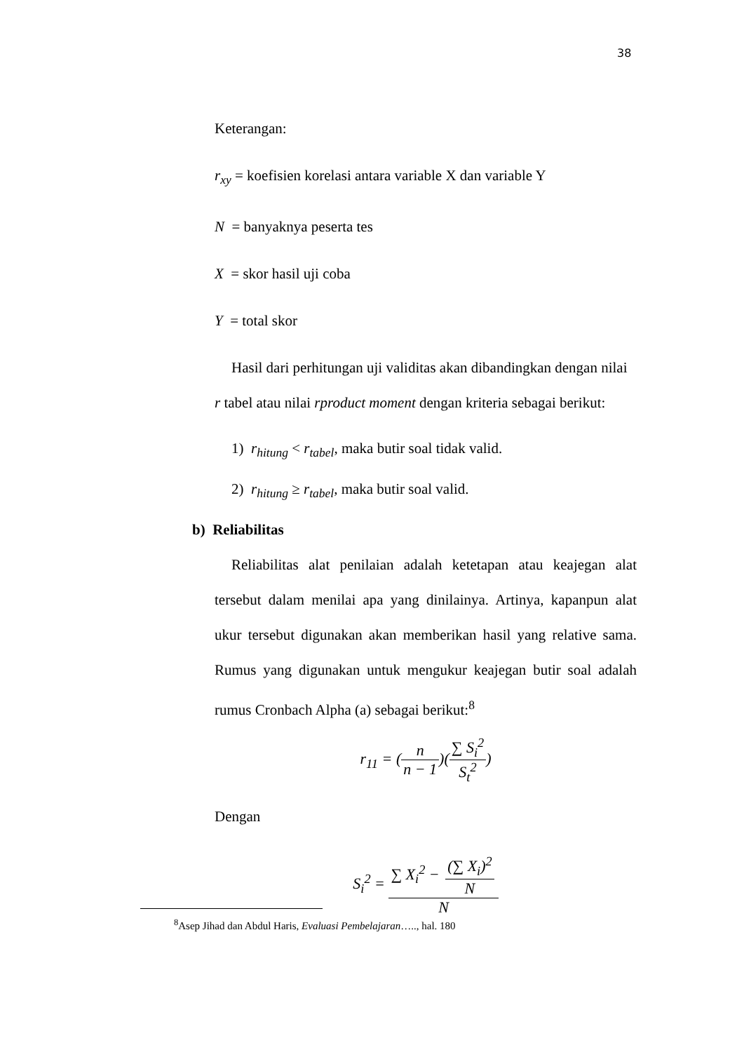38
Keterangan:
r<sub>xy</sub> = koefisien korelasi antara variable X dan variable Y
N = banyaknya peserta tes
X = skor hasil uji coba
Y = total skor
Hasil dari perhitungan uji validitas akan dibandingkan dengan nilai
r tabel atau nilai rproduct moment dengan kriteria sebagai berikut:
1) r<sub>hitung</sub> < r<sub>tabel</sub>, maka butir soal tidak valid.
2) r<sub>hitung</sub> ≥ r<sub>tabel</sub>, maka butir soal valid.
b) Reliabilitas
Reliabilitas alat penilaian adalah ketetapan atau keajegan alat tersebut dalam menilai apa yang dinilainya. Artinya, kapanpun alat ukur tersebut digunakan akan memberikan hasil yang relative sama. Rumus yang digunakan untuk mengukur keajegan butir soal adalah rumus Cronbach Alpha (a) sebagai berikut:<sup>8</sup>
r<sub>11</sub> = (n n − 1)(∑ S<sub>i</sub><sup>2</sup> S<sub>t</sub><sup>2</sup>)
Dengan
S<sub>i</sub><sup>2</sup> = ∑ X<sub>i</sub><sup>2</sup> − (∑ X<sub>i</sub>)<sup>2</sup> N N
<sup>8</sup> Asep Jihad dan Abdul Haris, Evaluasi Pembelajaran….., hal. 180